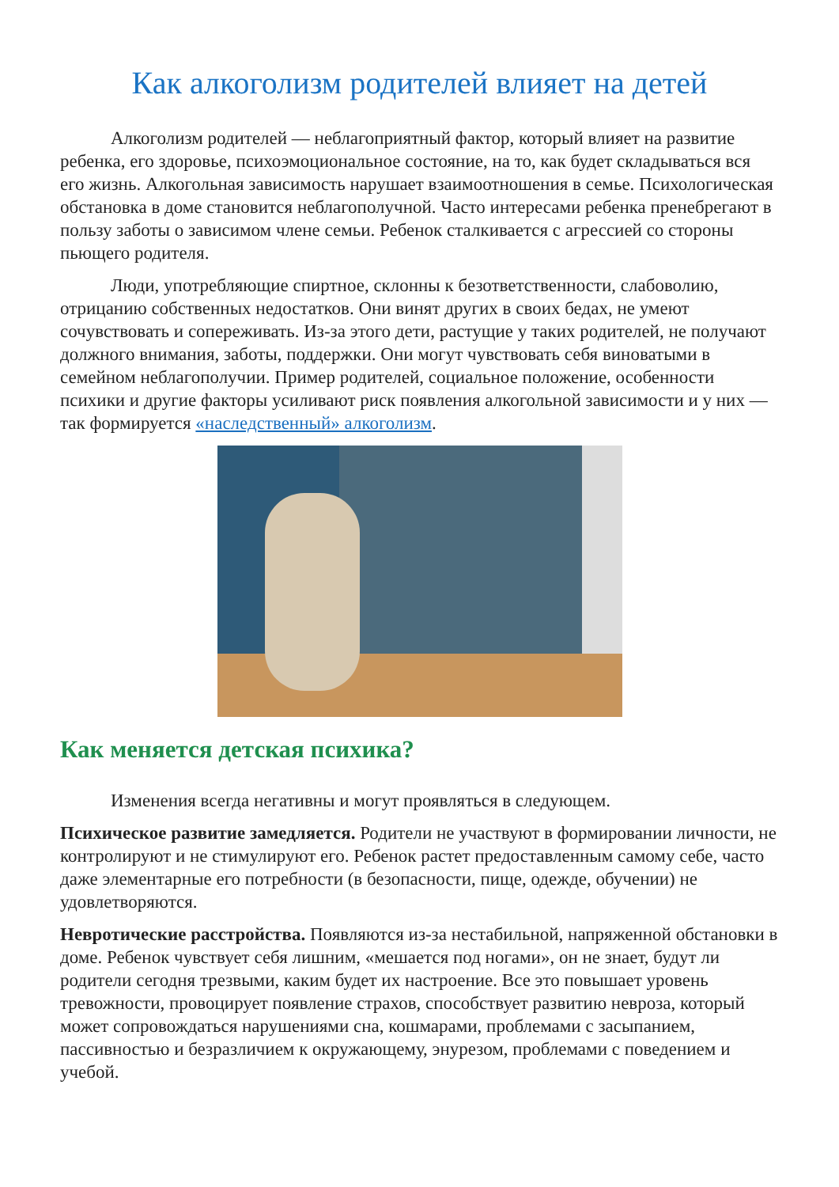Как алкоголизм родителей влияет на детей
Алкоголизм родителей — неблагоприятный фактор, который влияет на развитие ребенка, его здоровье, психоэмоциональное состояние, на то, как будет складываться вся его жизнь. Алкогольная зависимость нарушает взаимоотношения в семье. Психологическая обстановка в доме становится неблагополучной. Часто интересами ребенка пренебрегают в пользу заботы о зависимом члене семьи. Ребенок сталкивается с агрессией со стороны пьющего родителя.
Люди, употребляющие спиртное, склонны к безответственности, слабоволию, отрицанию собственных недостатков. Они винят других в своих бедах, не умеют сочувствовать и сопереживать. Из-за этого дети, растущие у таких родителей, не получают должного внимания, заботы, поддержки. Они могут чувствовать себя виноватыми в семейном неблагополучии. Пример родителей, социальное положение, особенности психики и другие факторы усиливают риск появления алкогольной зависимости и у них — так формируется «наследственный» алкоголизм.
Как меняется детская психика?
Изменения всегда негативны и могут проявляться в следующем.
Психическое развитие замедляется. Родители не участвуют в формировании личности, не контролируют и не стимулируют его. Ребенок растет предоставленным самому себе, часто даже элементарные его потребности (в безопасности, пище, одежде, обучении) не удовлетворяются.
Невротические расстройства. Появляются из-за нестабильной, напряженной обстановки в доме. Ребенок чувствует себя лишним, «мешается под ногами», он не знает, будут ли родители сегодня трезвыми, каким будет их настроение. Все это повышает уровень тревожности, провоцирует появление страхов, способствует развитию невроза, который может сопровождаться нарушениями сна, кошмарами, проблемами с засыпанием, пассивностью и безразличием к окружающему, энурезом, проблемами с поведением и учебой.